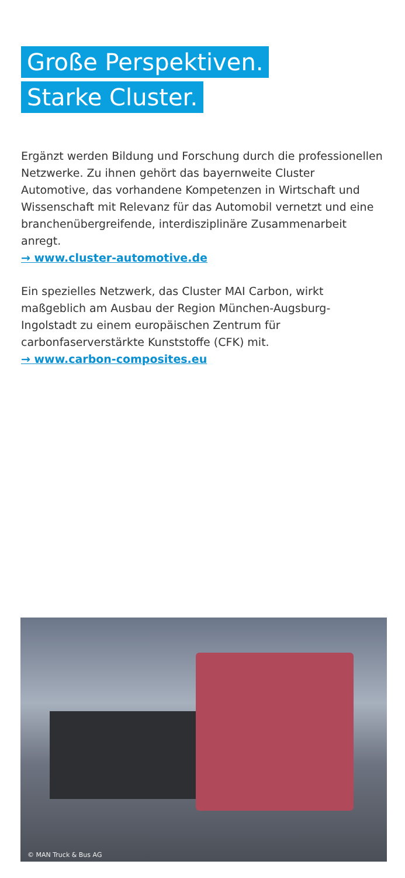Große Perspektiven.
Starke Cluster.
Ergänzt werden Bildung und Forschung durch die professionellen Netzwerke. Zu ihnen gehört das bayernweite Cluster Automotive, das vorhandene Kompetenzen in Wirtschaft und Wissenschaft mit Relevanz für das Automobil vernetzt und eine branchenübergreifende, interdisziplinäre Zusammenarbeit anregt.
→ www.cluster-automotive.de
Ein spezielles Netzwerk, das Cluster MAI Carbon, wirkt maßgeblich am Ausbau der Region München-Augsburg-Ingolstadt zu einem europäischen Zentrum für carbonfaserverstärkte Kunststoffe (CFK) mit.
→ www.carbon-composites.eu
© MAN Truck & Bus AG